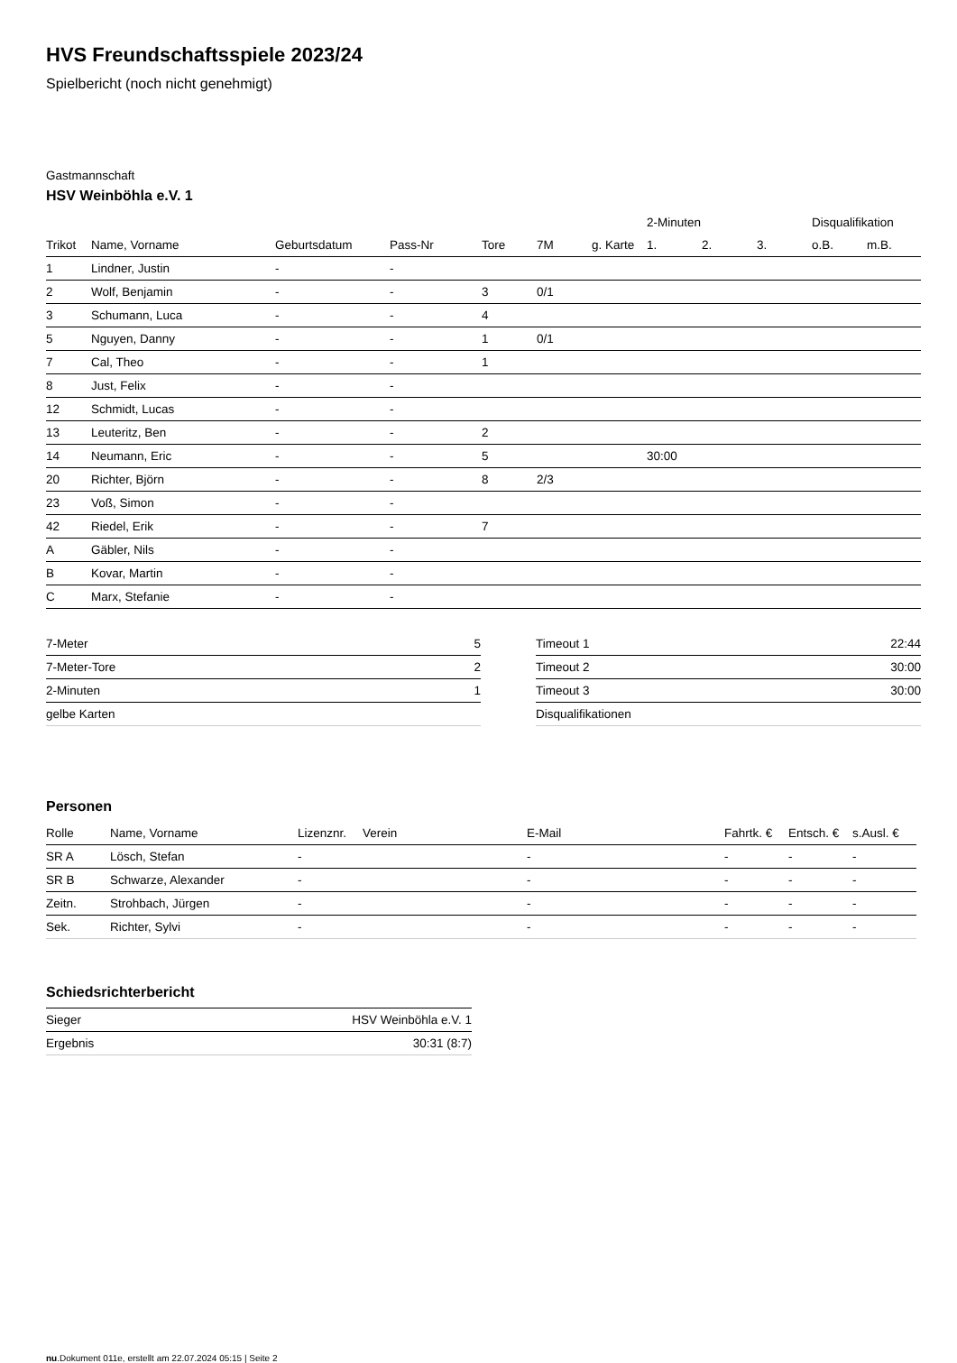HVS Freundschaftsspiele 2023/24
Spielbericht (noch nicht genehmigt)
Gastmannschaft
HSV Weinböhla e.V. 1
| | | | | | | | 2-Minuten | | | Disqualifikation | |
| --- | --- | --- | --- | --- | --- | --- | --- | --- | --- | --- | --- |
| Trikot | Name, Vorname | Geburtsdatum | Pass-Nr | Tore | 7M | g. Karte | 1. | 2. | 3. | o.B. | m.B. |
| 1 | Lindner, Justin | - | - | | | | | | | | |
| 2 | Wolf, Benjamin | - | - | 3 | 0/1 | | | | | | |
| 3 | Schumann, Luca | - | - | 4 | | | | | | | |
| 5 | Nguyen, Danny | - | - | 1 | 0/1 | | | | | | |
| 7 | Cal, Theo | - | - | 1 | | | | | | | |
| 8 | Just, Felix | - | - | | | | | | | | |
| 12 | Schmidt, Lucas | - | - | | | | | | | | |
| 13 | Leuteritz, Ben | - | - | 2 | | | | | | | |
| 14 | Neumann, Eric | - | - | 5 | | | 30:00 | | | | |
| 20 | Richter, Björn | - | - | 8 | 2/3 | | | | | | |
| 23 | Voß, Simon | - | - | | | | | | | | |
| 42 | Riedel, Erik | - | - | 7 | | | | | | | |
| A | Gäbler, Nils | - | - | | | | | | | | |
| B | Kovar, Martin | - | - | | | | | | | | |
| C | Marx, Stefanie | - | - | | | | | | | | |
| 7-Meter | 5 |
| 7-Meter-Tore | 2 |
| 2-Minuten | 1 |
| gelbe Karten | |
| Timeout 1 | 22:44 |
| Timeout 2 | 30:00 |
| Timeout 3 | 30:00 |
| Disqualifikationen | |
Personen
| Rolle | Name, Vorname | Lizenznr. | Verein | E-Mail | Fahrtk. € | Entsch. € | s.Ausl. € |
| --- | --- | --- | --- | --- | --- | --- | --- |
| SR A | Lösch, Stefan | - | | - | - | - | - |
| SR B | Schwarze, Alexander | - | | - | - | - | - |
| Zeitn. | Strohbach, Jürgen | - | | - | - | - | - |
| Sek. | Richter, Sylvi | - | | - | - | - | - |
Schiedsrichterbericht
| Sieger | HSV Weinböhla e.V. 1 |
| Ergebnis | 30:31 (8:7) |
nu.Dokument 011e, erstellt am 22.07.2024 05:15 | Seite 2